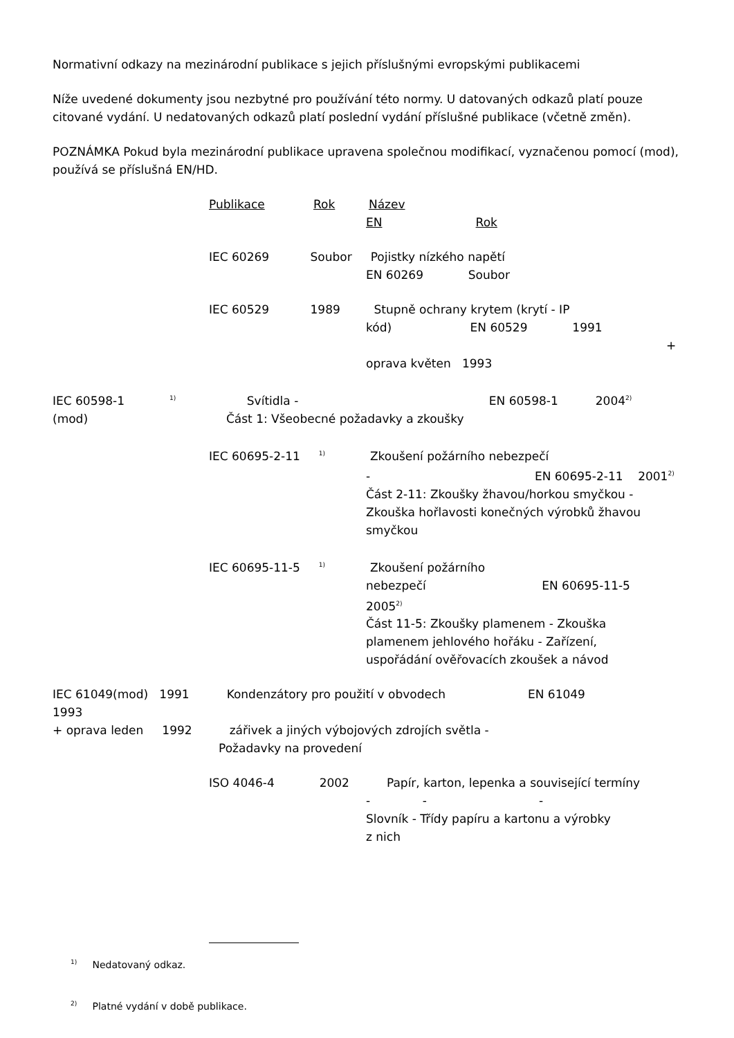Normativní odkazy na mezinárodní publikace s jejich příslušnými evropskými publikacemi
Níže uvedené dokumenty jsou nezbytné pro používání této normy. U datovaných odkazů platí pouze citované vydání. U nedatovaných odkazů platí poslední vydání příslušné publikace (včetně změn).
POZNÁMKA Pokud byla mezinárodní publikace upravena společnou modifikací, vyznačenou pomocí (mod), používá se příslušná EN/HD.
Publikace Rok Název
EN Rok
IEC 60269 Soubor Pojistky nízkého napětí
EN 60269 Soubor
IEC 60529 1989 Stupně ochrany krytem (krytí - IP
kód) EN 60529 1991
+
oprava květen 1993
IEC 60598-1 <sup>1)</sup> Svítidla - EN 60598-1 2004<sup>2)</sup>
(mod) Část 1: Všeobecné požadavky a zkoušky
IEC 60695-2-11 <sup>1)</sup> Zkoušení požárního nebezpečí
- EN 60695-2-11 2001<sup>2)</sup>
Část 2-11: Zkoušky žhavou/horkou smyčkou -
Zkouška hořlavosti konečných výrobků žhavou
smyčkou
IEC 60695-11-5 <sup>1)</sup> Zkoušení požárního
nebezpečí EN 60695-11-5
2005<sup>2)</sup>
Část 11-5: Zkoušky plamenem - Zkouška
plamenem jehlového hořáku - Zařízení,
uspořádání ověřovacích zkoušek a návod
IEC 61049(mod) 1991 Kondenzátory pro použití v obvodech EN 61049
1993
+ oprava leden 1992 zářivek a jiných výbojových zdrojích světla -
Požadavky na provedení
ISO 4046-4 2002 Papír, karton, lepenka a související termíny
- - -
Slovník - Třídy papíru a kartonu a výrobky
z nich
<sup>1)</sup> Nedatovaný odkaz.
<sup>2)</sup> Platné vydání v době publikace.